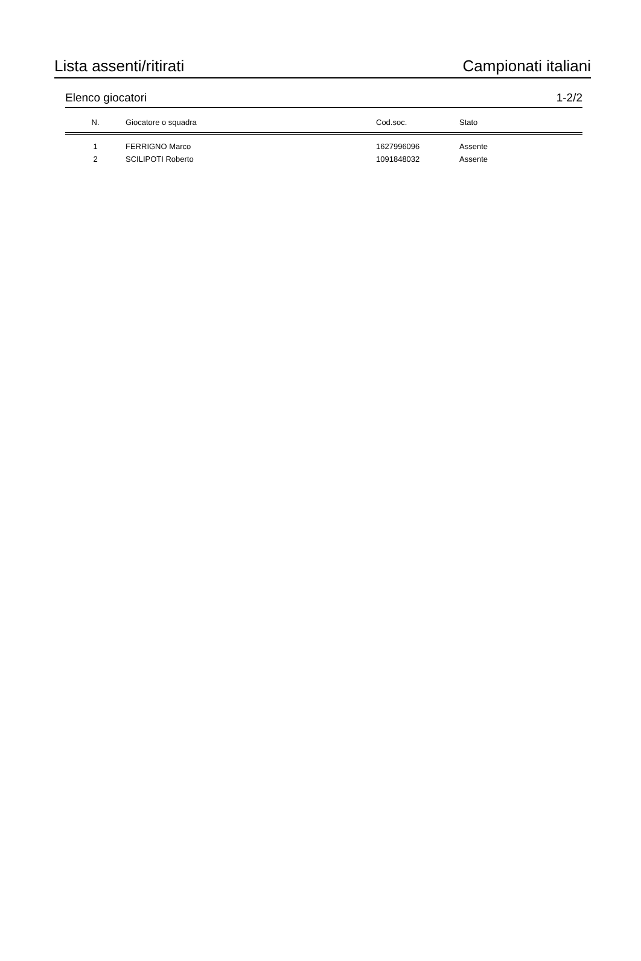Lista assenti/ritirati Campionati italiani
Elenco giocatori 1-2/2
| N. | Giocatore o squadra | Cod.soc. | Stato |
| --- | --- | --- | --- |
| 1 | FERRIGNO Marco | 1627996096 | Assente |
| 2 | SCILIPOTI Roberto | 1091848032 | Assente |